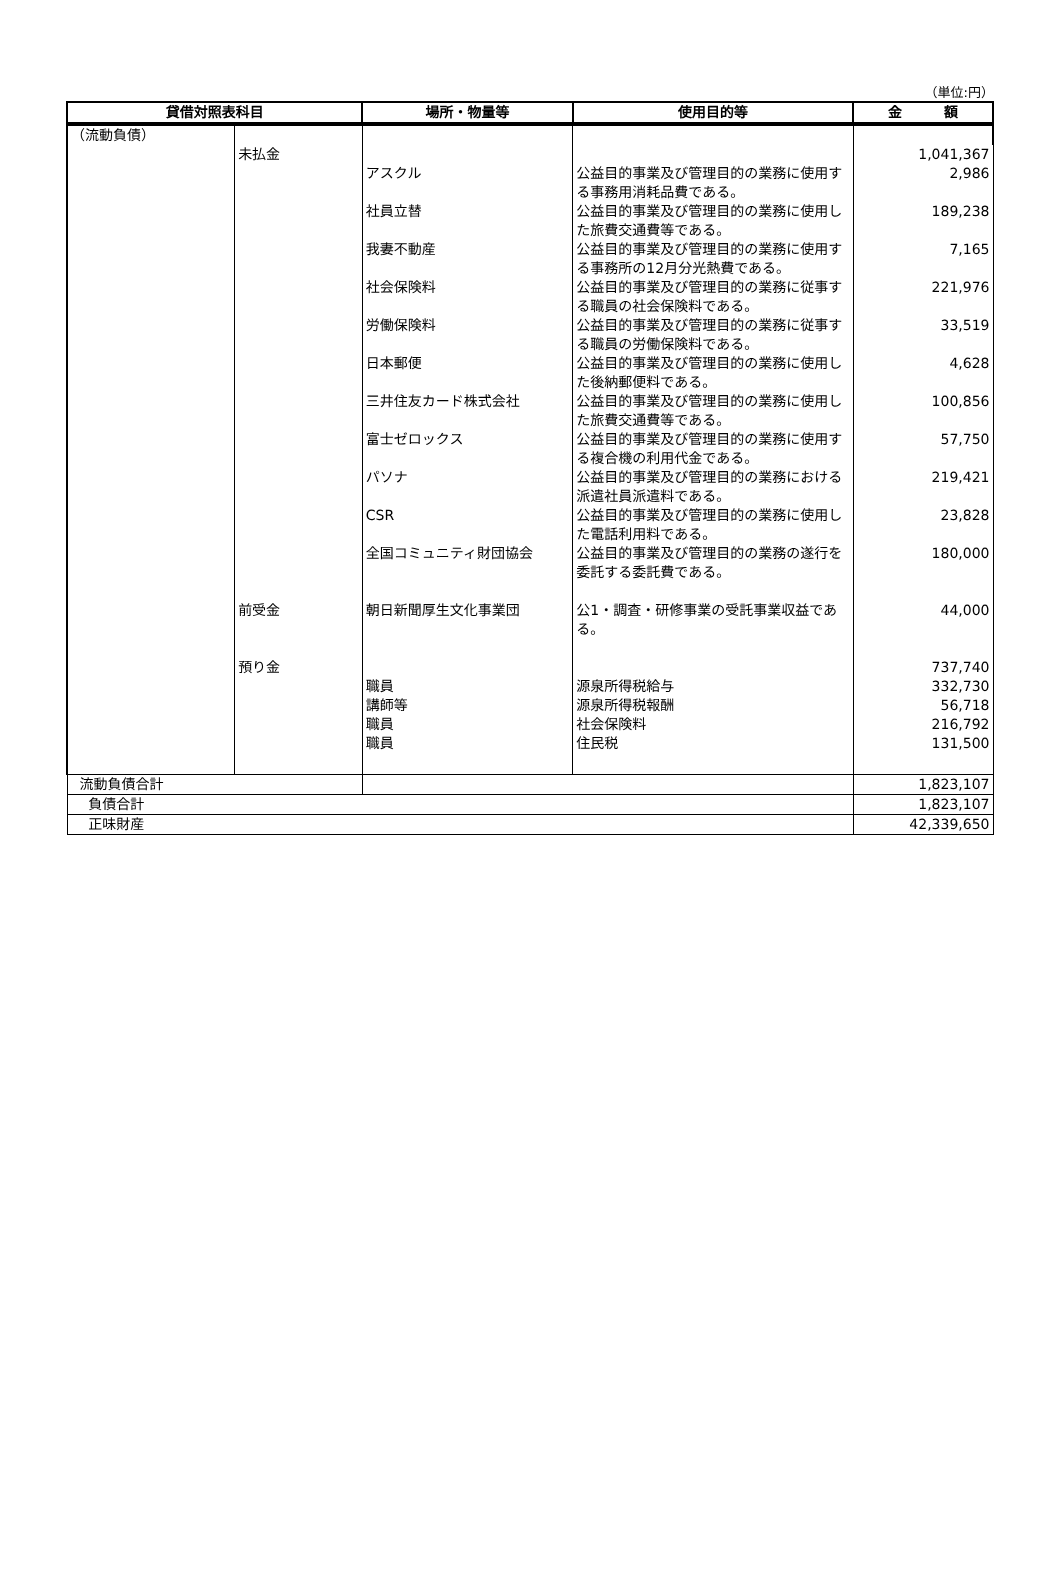（単位:円）
| 貸借対照表科目 | | 場所・物量等 | 使用目的等 | 金 額 |
| --- | --- | --- | --- | --- |
| （流動負債） | | | | |
| | 未払金 | | | 1,041,367 |
| | | アスクル | 公益目的事業及び管理目的の業務に使用する事務用消耗品費である。 | 2,986 |
| | | 社員立替 | 公益目的事業及び管理目的の業務に使用した旅費交通費等である。 | 189,238 |
| | | 我妻不動産 | 公益目的事業及び管理目的の業務に使用する事務所の12月分光熱費である。 | 7,165 |
| | | 社会保険料 | 公益目的事業及び管理目的の業務に従事する職員の社会保険料である。 | 221,976 |
| | | 労働保険料 | 公益目的事業及び管理目的の業務に従事する職員の労働保険料である。 | 33,519 |
| | | 日本郵便 | 公益目的事業及び管理目的の業務に使用した後納郵便料である。 | 4,628 |
| | | 三井住友カード株式会社 | 公益目的事業及び管理目的の業務に使用した旅費交通費等である。 | 100,856 |
| | | 富士ゼロックス | 公益目的事業及び管理目的の業務に使用する複合機の利用代金である。 | 57,750 |
| | | パソナ | 公益目的事業及び管理目的の業務における派遣社員派遣料である。 | 219,421 |
| | | CSR | 公益目的事業及び管理目的の業務に使用した電話利用料である。 | 23,828 |
| | | 全国コミュニティ財団協会 | 公益目的事業及び管理目的の業務の遂行を委託する委託費である。 | 180,000 |
| | 前受金 | 朝日新聞厚生文化事業団 | 公1・調査・研修事業の受託事業収益である。 | 44,000 |
| | 預り金 | | | 737,740 |
| | | 職員 | 源泉所得税給与 | 332,730 |
| | | 講師等 | 源泉所得税報酬 | 56,718 |
| | | 職員 | 社会保険料 | 216,792 |
| | | 職員 | 住民税 | 131,500 |
| 流動負債合計 | | | | 1,823,107 |
| 負債合計 | | | | 1,823,107 |
| 正味財産 | | | | 42,339,650 |